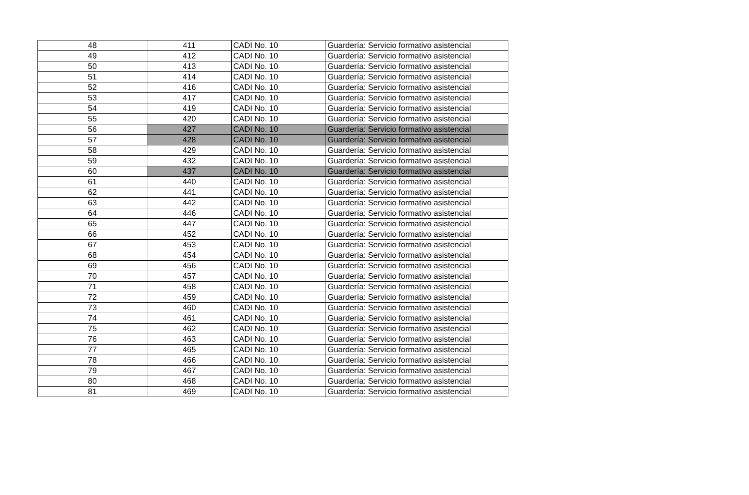| 48 | 411 | CADI No. 10 | Guardería: Servicio formativo asistencial |
| 49 | 412 | CADI No. 10 | Guardería: Servicio formativo asistencial |
| 50 | 413 | CADI No. 10 | Guardería: Servicio formativo asistencial |
| 51 | 414 | CADI No. 10 | Guardería: Servicio formativo asistencial |
| 52 | 416 | CADI No. 10 | Guardería: Servicio formativo asistencial |
| 53 | 417 | CADI No. 10 | Guardería: Servicio formativo asistencial |
| 54 | 419 | CADI No. 10 | Guardería: Servicio formativo asistencial |
| 55 | 420 | CADI No. 10 | Guardería: Servicio formativo asistencial |
| 56 | 427 | CADI No. 10 | Guardería: Servicio formativo asistencial |
| 57 | 428 | CADI No. 10 | Guardería: Servicio formativo asistencial |
| 58 | 429 | CADI No. 10 | Guardería: Servicio formativo asistencial |
| 59 | 432 | CADI No. 10 | Guardería: Servicio formativo asistencial |
| 60 | 437 | CADI No. 10 | Guardería: Servicio formativo asistencial |
| 61 | 440 | CADI No. 10 | Guardería: Servicio formativo asistencial |
| 62 | 441 | CADI No. 10 | Guardería: Servicio formativo asistencial |
| 63 | 442 | CADI No. 10 | Guardería: Servicio formativo asistencial |
| 64 | 446 | CADI No. 10 | Guardería: Servicio formativo asistencial |
| 65 | 447 | CADI No. 10 | Guardería: Servicio formativo asistencial |
| 66 | 452 | CADI No. 10 | Guardería: Servicio formativo asistencial |
| 67 | 453 | CADI No. 10 | Guardería: Servicio formativo asistencial |
| 68 | 454 | CADI No. 10 | Guardería: Servicio formativo asistencial |
| 69 | 456 | CADI No. 10 | Guardería: Servicio formativo asistencial |
| 70 | 457 | CADI No. 10 | Guardería: Servicio formativo asistencial |
| 71 | 458 | CADI No. 10 | Guardería: Servicio formativo asistencial |
| 72 | 459 | CADI No. 10 | Guardería: Servicio formativo asistencial |
| 73 | 460 | CADI No. 10 | Guardería: Servicio formativo asistencial |
| 74 | 461 | CADI No. 10 | Guardería: Servicio formativo asistencial |
| 75 | 462 | CADI No. 10 | Guardería: Servicio formativo asistencial |
| 76 | 463 | CADI No. 10 | Guardería: Servicio formativo asistencial |
| 77 | 465 | CADI No. 10 | Guardería: Servicio formativo asistencial |
| 78 | 466 | CADI No. 10 | Guardería: Servicio formativo asistencial |
| 79 | 467 | CADI No. 10 | Guardería: Servicio formativo asistencial |
| 80 | 468 | CADI No. 10 | Guardería: Servicio formativo asistencial |
| 81 | 469 | CADI No. 10 | Guardería: Servicio formativo asistencial |